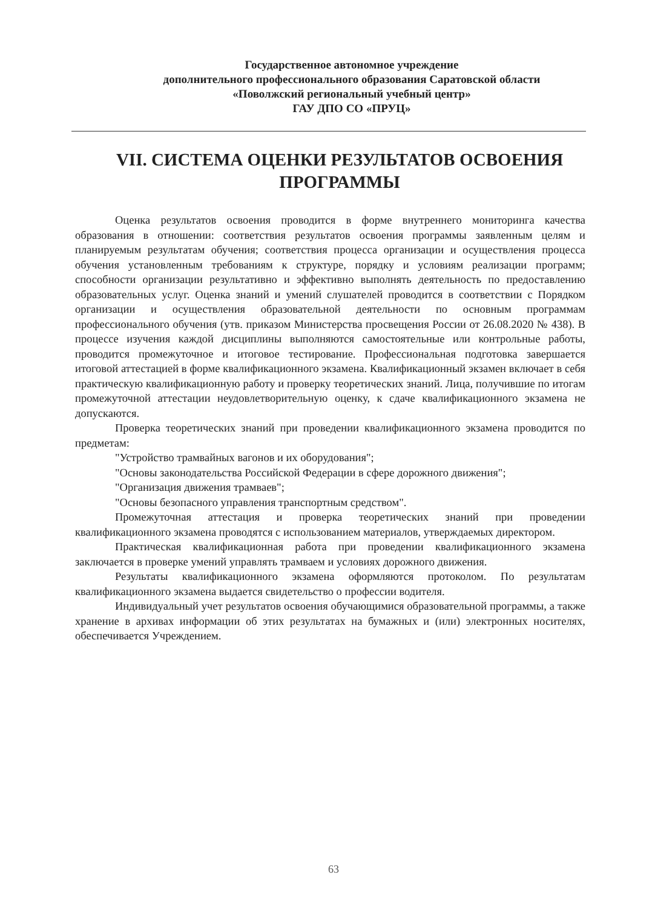Государственное автономное учреждение
дополнительного профессионального образования Саратовской области
«Поволжский региональный учебный центр»
ГАУ ДПО СО «ПРУЦ»
VII. СИСТЕМА ОЦЕНКИ РЕЗУЛЬТАТОВ ОСВОЕНИЯ ПРОГРАММЫ
Оценка результатов освоения проводится в форме внутреннего мониторинга качества образования в отношении: соответствия результатов освоения программы заявленным целям и планируемым результатам обучения; соответствия процесса организации и осуществления процесса обучения установленным требованиям к структуре, порядку и условиям реализации программ; способности организации результативно и эффективно выполнять деятельность по предоставлению образовательных услуг. Оценка знаний и умений слушателей проводится в соответствии с Порядком организации и осуществления образовательной деятельности по основным программам профессионального обучения (утв. приказом Министерства просвещения России от 26.08.2020 № 438). В процессе изучения каждой дисциплины выполняются самостоятельные или контрольные работы, проводится промежуточное и итоговое тестирование. Профессиональная подготовка завершается итоговой аттестацией в форме квалификационного экзамена. Квалификационный экзамен включает в себя практическую квалификационную работу и проверку теоретических знаний. Лица, получившие по итогам промежуточной аттестации неудовлетворительную оценку, к сдаче квалификационного экзамена не допускаются.
Проверка теоретических знаний при проведении квалификационного экзамена проводится по предметам:
"Устройство трамвайных вагонов и их оборудования";
"Основы законодательства Российской Федерации в сфере дорожного движения";
"Организация движения трамваев";
"Основы безопасного управления транспортным средством".
Промежуточная аттестация и проверка теоретических знаний при проведении квалификационного экзамена проводятся с использованием материалов, утверждаемых директором.
Практическая квалификационная работа при проведении квалификационного экзамена заключается в проверке умений управлять трамваем и условиях дорожного движения.
Результаты квалификационного экзамена оформляются протоколом. По результатам квалификационного экзамена выдается свидетельство о профессии водителя.
Индивидуальный учет результатов освоения обучающимися образовательной программы, а также хранение в архивах информации об этих результатах на бумажных и (или) электронных носителях, обеспечивается Учреждением.
63